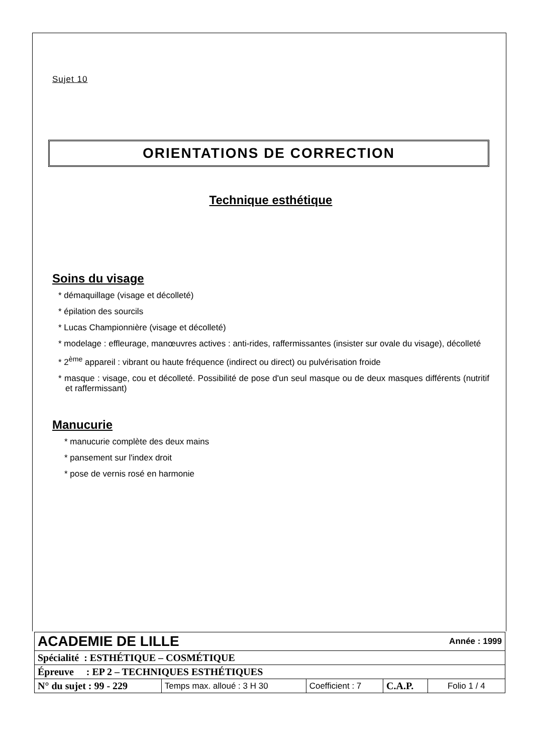Sujet 10
ORIENTATIONS DE CORRECTION
Technique esthétique
Soins du visage
* démaquillage (visage et décolleté)
* épilation des sourcils
* Lucas Championnière (visage et décolleté)
* modelage : effleurage, manœuvres actives : anti-rides, raffermissantes (insister sur ovale du visage), décolleté
* 2<sup>ème</sup> appareil : vibrant ou haute fréquence (indirect ou direct) ou pulvérisation froide
* masque : visage, cou et décolleté. Possibilité de pose d'un seul masque ou de deux masques différents (nutritif et raffermissant)
Manucurie
* manucurie complète des deux mains
* pansement sur l'index droit
* pose de vernis rosé en harmonie
| ACADEMIE DE LILLE | | | | Année : 1999 |
| Spécialité : ESTHÉTIQUE – COSMÉTIQUE | | | | |
| Épreuve : EP 2 – TECHNIQUES ESTHÉTIQUES | | | | |
| N° du sujet : 99 - 229 | Temps max. alloué : 3 H 30 | Coefficient : 7 | C.A.P. | Folio 1 / 4 |